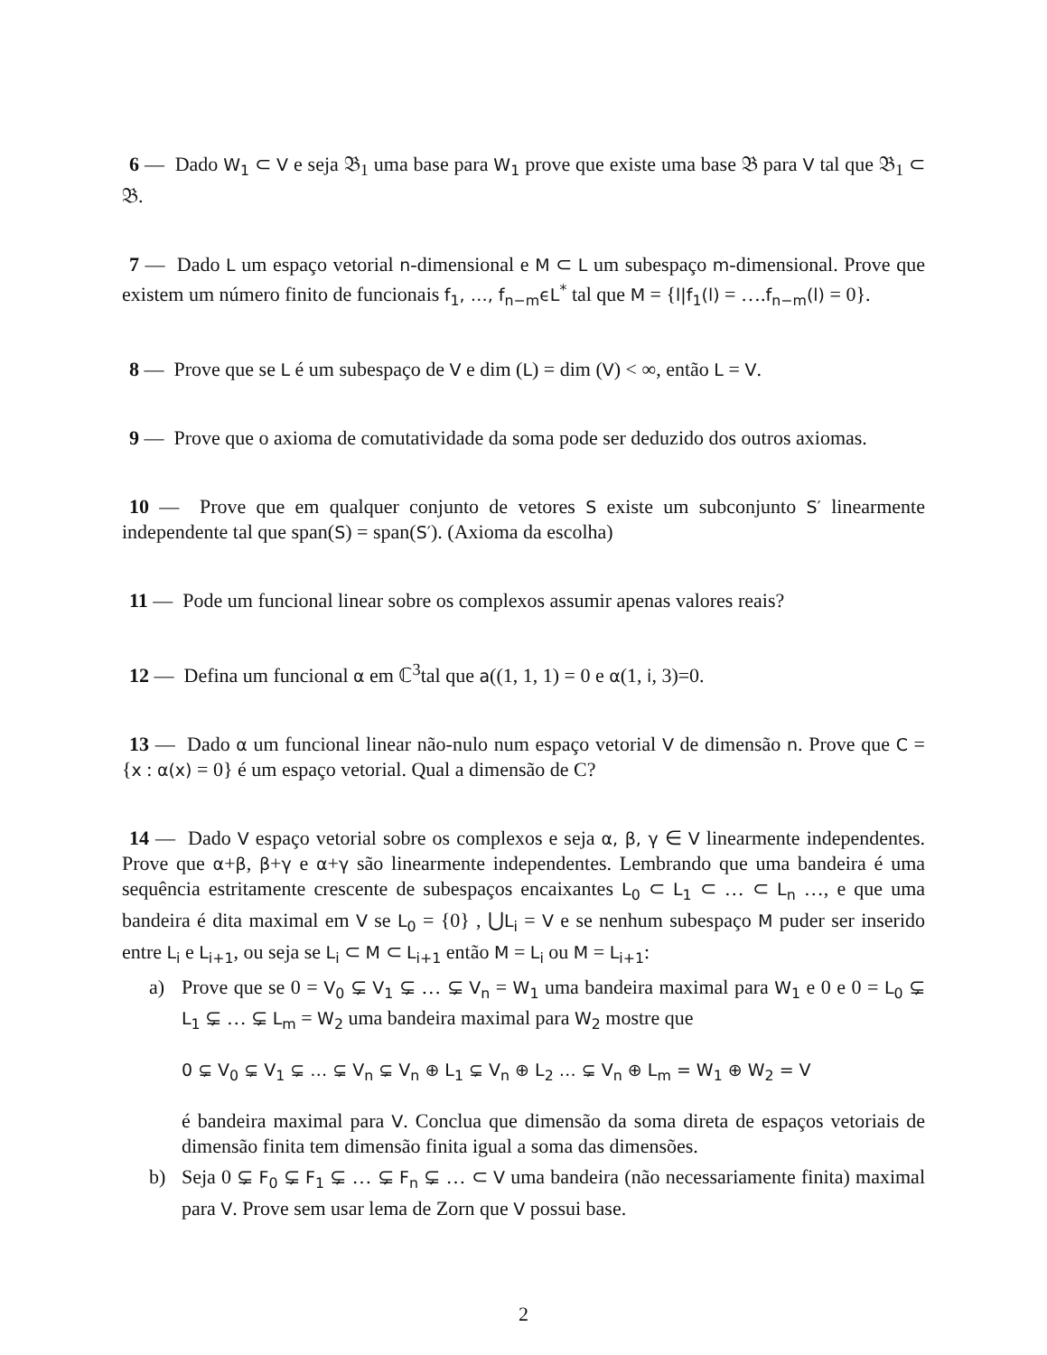6 — Dado W<sub>1</sub> ⊂ V e seja 𝔅<sub>1</sub> uma base para W<sub>1</sub> prove que existe uma base 𝔅 para V tal que 𝔅<sub>1</sub> ⊂ 𝔅.
7 — Dado L um espaço vetorial n-dimensional e M ⊂ L um subespaço m-dimensional. Prove que existem um número finito de funcionais f<sub>1</sub>, …, f<sub>n−m</sub>ϵL<sup>*</sup> tal que M = {l|f<sub>1</sub>(l) = ….f<sub>n−m</sub>(l) = 0}.
8 — Prove que se L é um subespaço de V e dim (L) = dim (V) < ∞, então L = V.
9 — Prove que o axioma de comutatividade da soma pode ser deduzido dos outros axiomas.
10 — Prove que em qualquer conjunto de vetores S existe um subconjunto S′ linearmente independente tal que span(S) = span(S′). (Axioma da escolha)
11 — Pode um funcional linear sobre os complexos assumir apenas valores reais?
12 — Defina um funcional α em ℂ<sup>3</sup>tal que a((1, 1, 1) = 0 e α(1, i, 3)=0.
13 — Dado α um funcional linear não-nulo num espaço vetorial V de dimensão n. Prove que C = {x : α(x) = 0} é um espaço vetorial. Qual a dimensão de C?
14 — Dado V espaço vetorial sobre os complexos e seja α, β, γ ∈ V linearmente independentes. Prove que α+β, β+γ e α+γ são linearmente independentes. Lembrando que uma bandeira é uma sequência estritamente crescente de subespaços encaixantes L<sub>0</sub> ⊂ L<sub>1</sub> ⊂ … ⊂ L<sub>n</sub> …, e que uma bandeira é dita maximal em V se L<sub>0</sub> = {0} , ⋃L<sub>i</sub> = V e se nenhum subespaço M puder ser inserido entre L<sub>i</sub> e L<sub>i+1</sub>, ou seja se L<sub>i</sub> ⊂ M ⊂ L<sub>i+1</sub> então M = L<sub>i</sub> ou M = L<sub>i+1</sub>:
a) Prove que se 0 = V<sub>0</sub> ⊊ V<sub>1</sub> ⊊ … ⊊ V<sub>n</sub> = W<sub>1</sub> uma bandeira maximal para W<sub>1</sub> e 0 e 0 = L<sub>0</sub> ⊊ L<sub>1</sub> ⊊ … ⊊ L<sub>m</sub> = W<sub>2</sub> uma bandeira maximal para W<sub>2</sub> mostre que
0 ⊊ V<sub>0</sub> ⊊ V<sub>1</sub> ⊊ … ⊊ V<sub>n</sub> ⊊ V<sub>n</sub> ⊕ L<sub>1</sub> ⊊ V<sub>n</sub> ⊕ L<sub>2</sub> … ⊊ V<sub>n</sub> ⊕ L<sub>m</sub> = W<sub>1</sub> ⊕ W<sub>2</sub> = V
é bandeira maximal para V. Conclua que dimensão da soma direta de espaços vetoriais de dimensão finita tem dimensão finita igual a soma das dimensões.
b) Seja 0 ⊊ F<sub>0</sub> ⊊ F<sub>1</sub> ⊊ … ⊊ F<sub>n</sub> ⊊ … ⊂ V uma bandeira (não necessariamente finita) maximal para V. Prove sem usar lema de Zorn que V possui base.
2